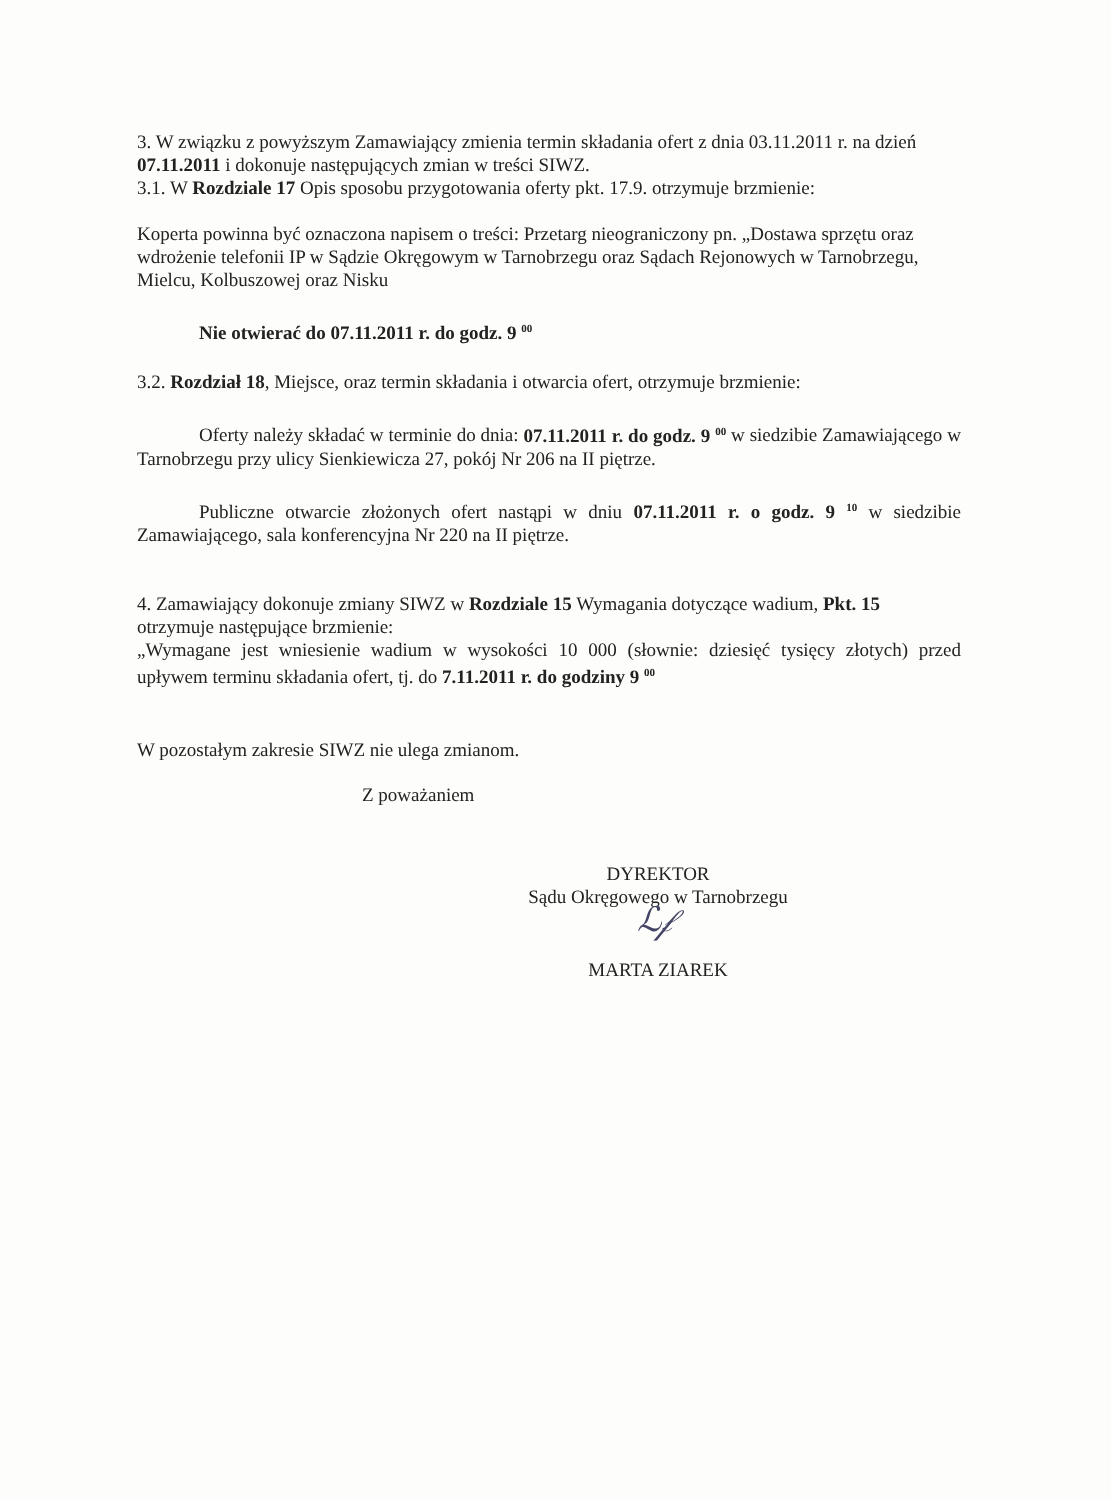3. W związku z powyższym Zamawiający zmienia termin składania ofert z dnia 03.11.2011 r. na dzień 07.11.2011 i dokonuje następujących zmian w treści SIWZ.
3.1. W Rozdziale 17 Opis sposobu przygotowania oferty pkt. 17.9. otrzymuje brzmienie:
Koperta powinna być oznaczona napisem o treści: Przetarg nieograniczony pn. „Dostawa sprzętu oraz wdrożenie telefonii IP w Sądzie Okręgowym w Tarnobrzegu oraz Sądach Rejonowych w Tarnobrzegu, Mielcu, Kolbuszowej oraz Nisku
Nie otwierać do 07.11.2011 r. do godz. 9 <sup>00</sup>
3.2. Rozdział 18, Miejsce, oraz termin składania i otwarcia ofert, otrzymuje brzmienie:
Oferty należy składać w terminie do dnia: 07.11.2011 r. do godz. 9 <sup>00</sup> w siedzibie Zamawiającego w Tarnobrzegu przy ulicy Sienkiewicza 27, pokój Nr 206 na II piętrze.
Publiczne otwarcie złożonych ofert nastąpi w dniu 07.11.2011 r. o godz. 9 <sup>10</sup> w siedzibie Zamawiającego, sala konferencyjna Nr 220 na II piętrze.
4. Zamawiający dokonuje zmiany SIWZ w Rozdziale 15 Wymagania dotyczące wadium, Pkt. 15 otrzymuje następujące brzmienie:
„Wymagane jest wniesienie wadium w wysokości 10 000 (słownie: dziesięć tysięcy złotych) przed upływem terminu składania ofert, tj. do 7.11.2011 r. do godziny 9 <sup>00</sup>
W pozostałym zakresie SIWZ nie ulega zmianom.
Z poważaniem
DYREKTOR
Sądu Okręgowego w Tarnobrzegu
ℒ𝒻
MARTA ZIAREK